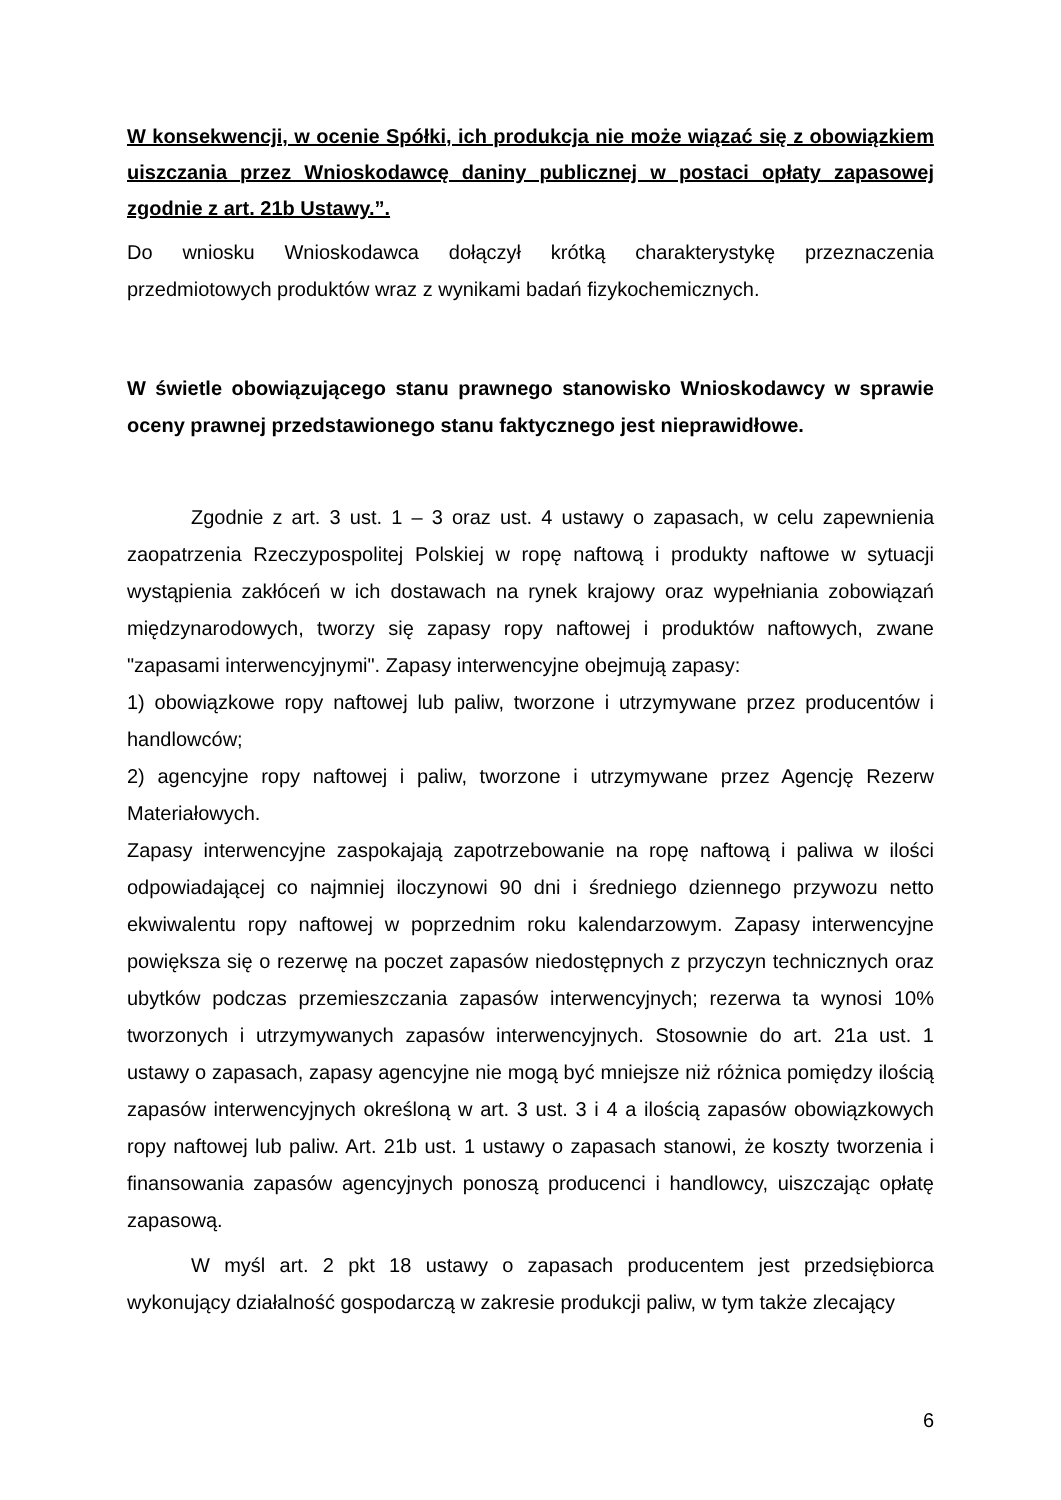W konsekwencji, w ocenie Spółki, ich produkcja nie może wiązać się z obowiązkiem uiszczania przez Wnioskodawcę daniny publicznej w postaci opłaty zapasowej zgodnie z art. 21b Ustawy.”.
Do wniosku Wnioskodawca dołączył krótką charakterystykę przeznaczenia przedmiotowych produktów wraz z wynikami badań fizykochemicznych.
W świetle obowiązującego stanu prawnego stanowisko Wnioskodawcy w sprawie oceny prawnej przedstawionego stanu faktycznego jest nieprawidłowe.
Zgodnie z art. 3 ust. 1 – 3 oraz ust. 4 ustawy o zapasach, w celu zapewnienia zaopatrzenia Rzeczypospolitej Polskiej w ropę naftową i produkty naftowe w sytuacji wystąpienia zakłóceń w ich dostawach na rynek krajowy oraz wypełniania zobowiązań międzynarodowych, tworzy się zapasy ropy naftowej i produktów naftowych, zwane "zapasami interwencyjnymi". Zapasy interwencyjne obejmują zapasy:
1) obowiązkowe ropy naftowej lub paliw, tworzone i utrzymywane przez producentów i handlowców;
2) agencyjne ropy naftowej i paliw, tworzone i utrzymywane przez Agencję Rezerw Materiałowych.
Zapasy interwencyjne zaspokajają zapotrzebowanie na ropę naftową i paliwa w ilości odpowiadającej co najmniej iloczynowi 90 dni i średniego dziennego przywozu netto ekwiwalentu ropy naftowej w poprzednim roku kalendarzowym. Zapasy interwencyjne powiększa się o rezerwę na poczet zapasów niedostępnych z przyczyn technicznych oraz ubytków podczas przemieszczania zapasów interwencyjnych; rezerwa ta wynosi 10% tworzonych i utrzymywanych zapasów interwencyjnych. Stosownie do art. 21a ust. 1 ustawy o zapasach, zapasy agencyjne nie mogą być mniejsze niż różnica pomiędzy ilością zapasów interwencyjnych określoną w art. 3 ust. 3 i 4 a ilością zapasów obowiązkowych ropy naftowej lub paliw. Art. 21b ust. 1 ustawy o zapasach stanowi, że koszty tworzenia i finansowania zapasów agencyjnych ponoszą producenci i handlowcy, uiszczając opłatę zapasową.
W myśl art. 2 pkt 18 ustawy o zapasach producentem jest przedsiębiorca wykonujący działalność gospodarczą w zakresie produkcji paliw, w tym także zlecający
6